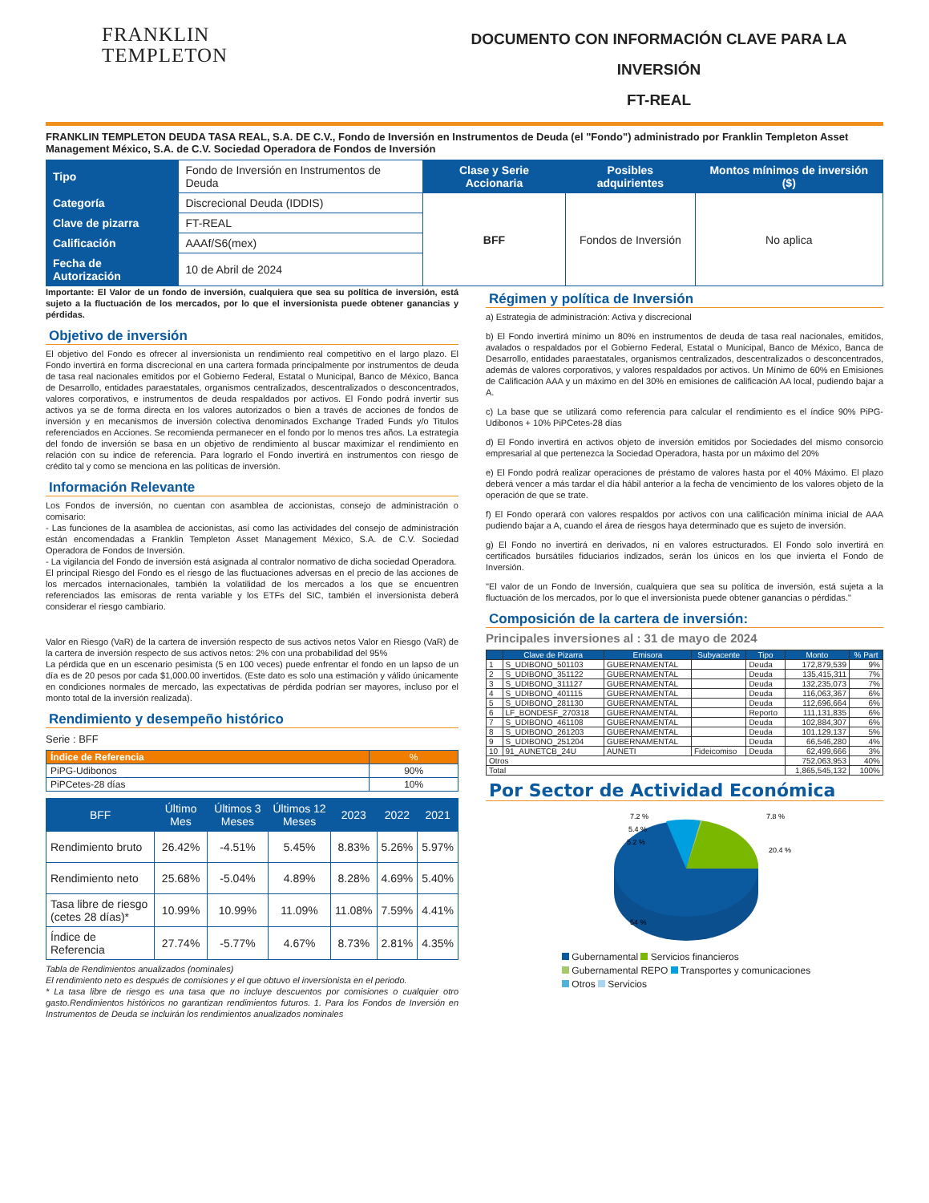FRANKLIN
TEMPLETON
DOCUMENTO CON INFORMACIÓN CLAVE PARA LA INVERSIÓN
FT-REAL
FRANKLIN TEMPLETON DEUDA TASA REAL, S.A. DE C.V., Fondo de Inversión en Instrumentos de Deuda (el "Fondo") administrado por Franklin Templeton Asset Management México, S.A. de C.V. Sociedad Operadora de Fondos de Inversión
| Tipo | Fondo de Inversión en Instrumentos de Deuda | Clase y Serie Accionaria | Posibles adquirientes | Montos mínimos de inversión ($) |
| Categoría | Discrecional Deuda (IDDIS) | BFF | Fondos de Inversión | No aplica |
| Clave de pizarra | FT-REAL | | | |
| Calificación | AAAf/S6(mex) | | | |
| Fecha de Autorización | 10 de Abril de 2024 | | | |
Importante: El Valor de un fondo de inversión, cualquiera que sea su política de inversión, está sujeto a la fluctuación de los mercados, por lo que el inversionista puede obtener ganancias y pérdidas.
Objetivo de inversión
El objetivo del Fondo es ofrecer al inversionista un rendimiento real competitivo en el largo plazo. El Fondo invertirá en forma discrecional en una cartera formada principalmente por instrumentos de deuda de tasa real nacionales emitidos por el Gobierno Federal, Estatal o Municipal, Banco de México, Banca de Desarrollo, entidades paraestatales, organismos centralizados, descentralizados o desconcentrados, valores corporativos, e instrumentos de deuda respaldados por activos. El Fondo podrá invertir sus activos ya se de forma directa en los valores autorizados o bien a través de acciones de fondos de inversión y en mecanismos de inversión colectiva denominados Exchange Traded Funds y/o Titulos referenciados en Acciones. Se recomienda permanecer en el fondo por lo menos tres años. La estrategia del fondo de inversión se basa en un objetivo de rendimiento al buscar maximizar el rendimiento en relación con su indice de referencia. Para lograrlo el Fondo invertirá en instrumentos con riesgo de crédito tal y como se menciona en las políticas de inversión.
Información Relevante
Los Fondos de inversión, no cuentan con asamblea de accionistas, consejo de administración o comisario:
- Las funciones de la asamblea de accionistas, así como las actividades del consejo de administración están encomendadas a Franklin Templeton Asset Management México, S.A. de C.V. Sociedad Operadora de Fondos de Inversión.
- La vigilancia del Fondo de inversión está asignada al contralor normativo de dicha sociedad Operadora.
El principal Riesgo del Fondo es el riesgo de las fluctuaciones adversas en el precio de las acciones de los mercados internacionales, también la volatilidad de los mercados a los que se encuentren referenciados las emisoras de renta variable y los ETFs del SIC, también el inversionista deberá considerar el riesgo cambiario.
Valor en Riesgo (VaR) de la cartera de inversión respecto de sus activos netos Valor en Riesgo (VaR) de la cartera de inversión respecto de sus activos netos: 2% con una probabilidad del 95%
La pérdida que en un escenario pesimista (5 en 100 veces) puede enfrentar el fondo en un lapso de un día es de 20 pesos por cada $1,000.00 invertidos. (Este dato es solo una estimación y válido únicamente en condiciones normales de mercado, las expectativas de pérdida podrían ser mayores, incluso por el monto total de la inversión realizada).
Rendimiento y desempeño histórico
Serie : BFF
| Índice de Referencia | % |
| PiPG-Udibonos | 90% |
| PiPCetes-28 días | 10% |
| BFF | Último Mes | Últimos 3 Meses | Últimos 12 Meses | 2023 | 2022 | 2021 |
| --- | --- | --- | --- | --- | --- | --- |
| Rendimiento bruto | 26.42% | -4.51% | 5.45% | 8.83% | 5.26% | 5.97% |
| Rendimiento neto | 25.68% | -5.04% | 4.89% | 8.28% | 4.69% | 5.40% |
| Tasa libre de riesgo (cetes 28 días)* | 10.99% | 10.99% | 11.09% | 11.08% | 7.59% | 4.41% |
| Índice de Referencia | 27.74% | -5.77% | 4.67% | 8.73% | 2.81% | 4.35% |
Tabla de Rendimientos anualizados (nominales)
El rendimiento neto es después de comisiones y el que obtuvo el inversionista en el periodo.
* La tasa libre de riesgo es una tasa que no incluye descuentos por comisiones o cualquier otro gasto.Rendimientos históricos no garantizan rendimientos futuros. 1. Para los Fondos de Inversión en Instrumentos de Deuda se incluirán los rendimientos anualizados nominales
Régimen y política de Inversión
a) Estrategia de administración: Activa y discrecional
b) El Fondo invertirá mínimo un 80% en instrumentos de deuda de tasa real nacionales, emitidos, avalados o respaldados por el Gobierno Federal, Estatal o Municipal, Banco de México, Banca de Desarrollo, entidades paraestatales, organismos centralizados, descentralizados o desconcentrados, además de valores corporativos, y valores respaldados por activos. Un Mínimo de 60% en Emisiones de Calificación AAA y un máximo en del 30% en emisiones de calificación AA local, pudiendo bajar a A.
c) La base que se utilizará como referencia para calcular el rendimiento es el índice 90% PiPG-Udibonos + 10% PiPCetes-28 días
d) El Fondo invertirá en activos objeto de inversión emitidos por Sociedades del mismo consorcio empresarial al que pertenezca la Sociedad Operadora, hasta por un máximo del 20%
e) El Fondo podrá realizar operaciones de préstamo de valores hasta por el 40% Máximo. El plazo deberá vencer a más tardar el día hábil anterior a la fecha de vencimiento de los valores objeto de la operación de que se trate.
f) El Fondo operará con valores respaldos por activos con una calificación mínima inicial de AAA pudiendo bajar a A, cuando el área de riesgos haya determinado que es sujeto de inversión.
g) El Fondo no invertirá en derivados, ni en valores estructurados. El Fondo solo invertirá en certificados bursátiles fiduciarios indizados, serán los únicos en los que invierta el Fondo de Inversión.
"El valor de un Fondo de Inversión, cualquiera que sea su política de inversión, está sujeta a la fluctuación de los mercados, por lo que el inversionista puede obtener ganancias o pérdidas."
Composición de la cartera de inversión:
Principales inversiones al : 31 de mayo de 2024
| | Clave de Pizarra | Emisora | Subyacente | Tipo | Monto | % Part |
| --- | --- | --- | --- | --- | --- | --- |
| 1 | S_UDIBONO_501103 | GUBERNAMENTAL | | Deuda | 172,879,539 | 9% |
| 2 | S_UDIBONO_351122 | GUBERNAMENTAL | | Deuda | 135,415,311 | 7% |
| 3 | S_UDIBONO_311127 | GUBERNAMENTAL | | Deuda | 132,235,073 | 7% |
| 4 | S_UDIBONO_401115 | GUBERNAMENTAL | | Deuda | 116,063,367 | 6% |
| 5 | S_UDIBONO_281130 | GUBERNAMENTAL | | Deuda | 112,696,664 | 6% |
| 6 | LF_BONDESF_270318 | GUBERNAMENTAL | | Reporto | 111,131,835 | 6% |
| 7 | S_UDIBONO_461108 | GUBERNAMENTAL | | Deuda | 102,884,307 | 6% |
| 8 | S_UDIBONO_261203 | GUBERNAMENTAL | | Deuda | 101,129,137 | 5% |
| 9 | S_UDIBONO_251204 | GUBERNAMENTAL | | Deuda | 66,546,280 | 4% |
| 10 | 91_AUNETCB_24U | AUNETI | Fideicomiso | Deuda | 62,499,666 | 3% |
| Otros | | | | | 752,063,953 | 40% |
| Total | | | | | 1,865,545,132 | 100% |
Por Sector de Actividad Económica
7.2 %
5.4 %
5.2 %
7.8 %
20.4 %
54 %
Gubernamental Servicios financieros
Gubernamental REPO Transportes y comunicaciones
Otros Servicios